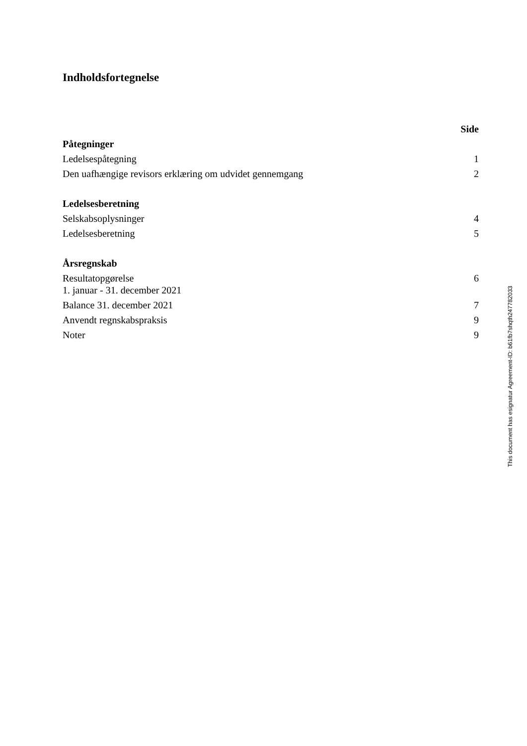Indholdsfortegnelse
| | Side |
| Påtegninger | |
| Ledelsespåtegning | 1 |
| Den uafhængige revisors erklæring om udvidet gennemgang | 2 |
| Ledelsesberetning | |
| Selskabsoplysninger | 4 |
| Ledelsesberetning | 5 |
| Årsregnskab | |
| Resultatopgørelse 1. januar - 31. december 2021 | 6 |
| Balance 31. december 2021 | 7 |
| Anvendt regnskabspraksis | 9 |
| Noter | 9 |
This document has esignatur Agreement-ID: b61fb7shqth247782033